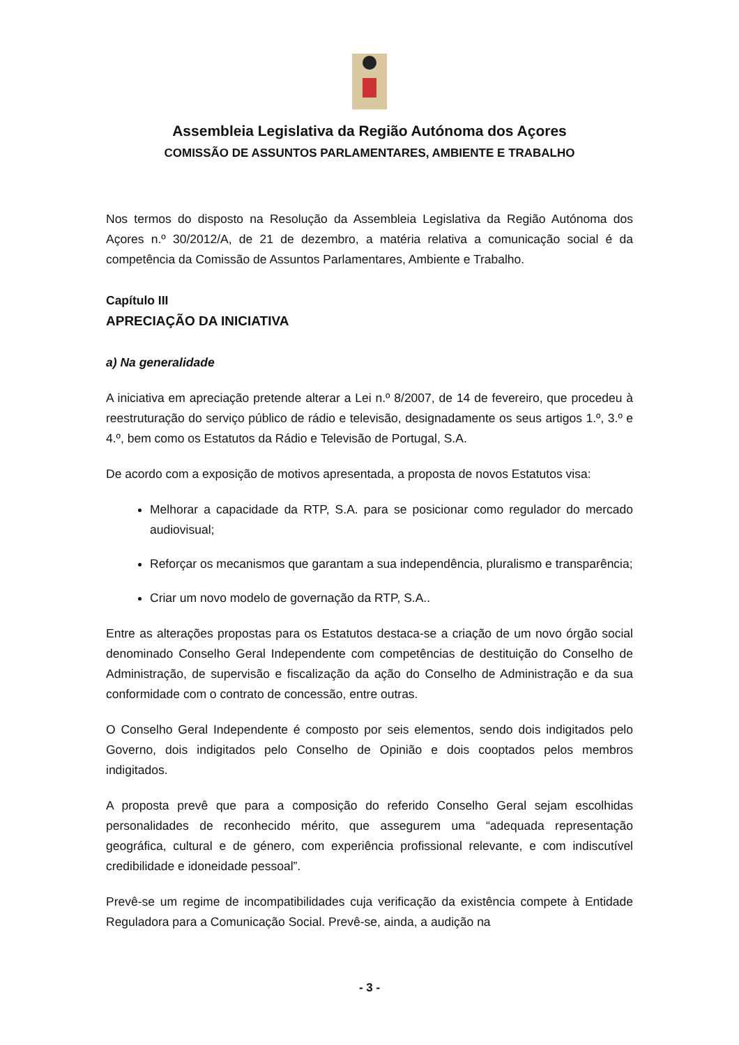Assembleia Legislativa da Região Autónoma dos Açores
COMISSÃO DE ASSUNTOS PARLAMENTARES, AMBIENTE E TRABALHO
Nos termos do disposto na Resolução da Assembleia Legislativa da Região Autónoma dos Açores n.º 30/2012/A, de 21 de dezembro, a matéria relativa a comunicação social é da competência da Comissão de Assuntos Parlamentares, Ambiente e Trabalho.
Capítulo III
APRECIAÇÃO DA INICIATIVA
a) Na generalidade
A iniciativa em apreciação pretende alterar a Lei n.º 8/2007, de 14 de fevereiro, que procedeu à reestruturação do serviço público de rádio e televisão, designadamente os seus artigos 1.º, 3.º e 4.º, bem como os Estatutos da Rádio e Televisão de Portugal, S.A.
De acordo com a exposição de motivos apresentada, a proposta de novos Estatutos visa:
Melhorar a capacidade da RTP, S.A. para se posicionar como regulador do mercado audiovisual;
Reforçar os mecanismos que garantam a sua independência, pluralismo e transparência;
Criar um novo modelo de governação da RTP, S.A..
Entre as alterações propostas para os Estatutos destaca-se a criação de um novo órgão social denominado Conselho Geral Independente com competências de destituição do Conselho de Administração, de supervisão e fiscalização da ação do Conselho de Administração e da sua conformidade com o contrato de concessão, entre outras.
O Conselho Geral Independente é composto por seis elementos, sendo dois indigitados pelo Governo, dois indigitados pelo Conselho de Opinião e dois cooptados pelos membros indigitados.
A proposta prevê que para a composição do referido Conselho Geral sejam escolhidas personalidades de reconhecido mérito, que assegurem uma “adequada representação geográfica, cultural e de género, com experiência profissional relevante, e com indiscutível credibilidade e idoneidade pessoal”.
Prevê-se um regime de incompatibilidades cuja verificação da existência compete à Entidade Reguladora para a Comunicação Social. Prevê-se, ainda, a audição na
- 3 -